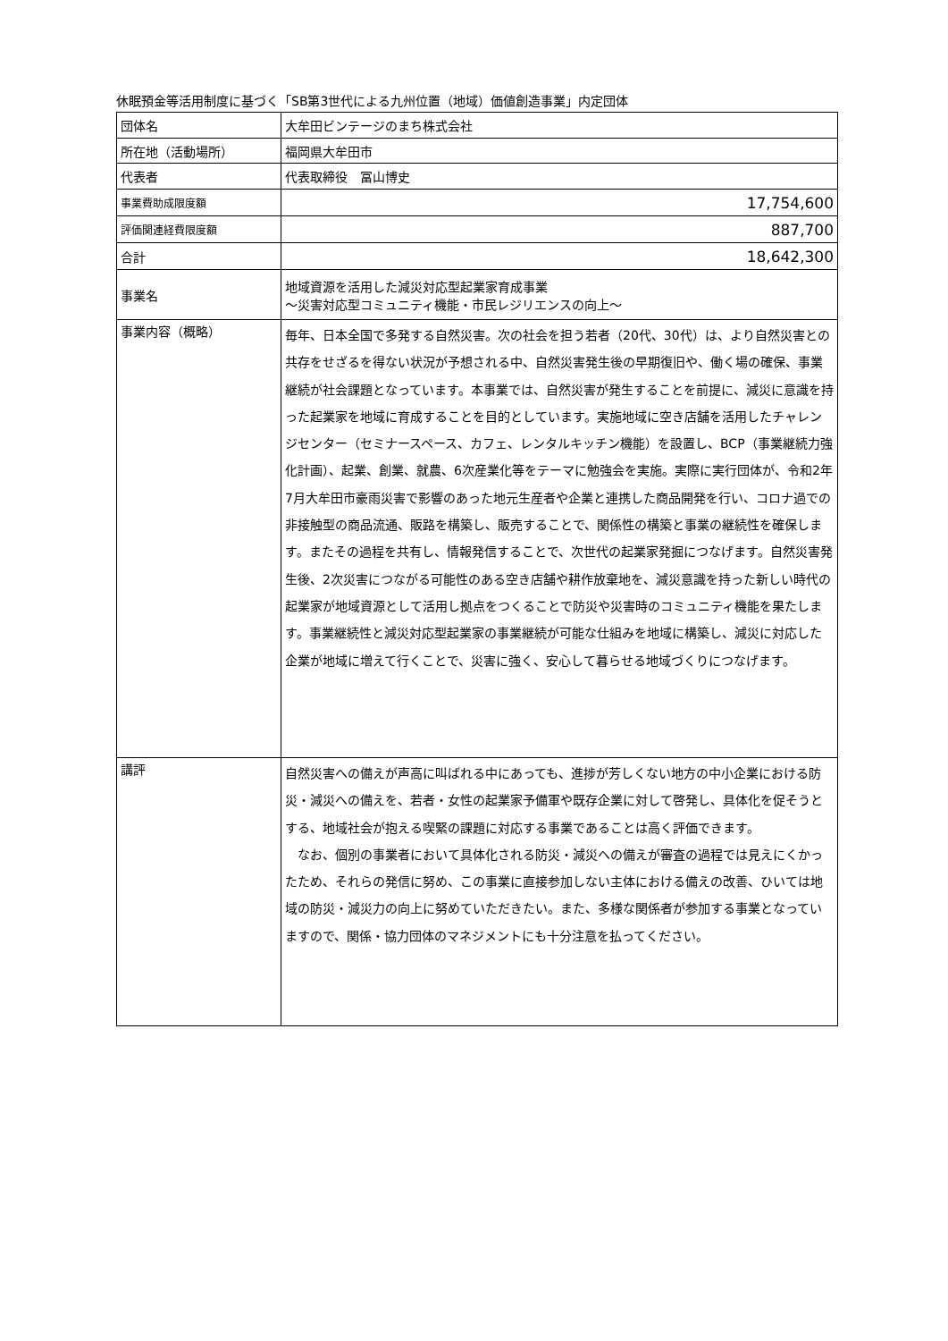休眠預金等活用制度に基づく「SB第3世代による九州位置（地域）価値創造事業」内定団体
| 団体名 | 大牟田ビンテージのまち株式会社 |
| 所在地（活動場所） | 福岡県大牟田市 |
| 代表者 | 代表取締役 冨山博史 |
| 事業費助成限度額 | 17,754,600 |
| 評価関連経費限度額 | 887,700 |
| 合計 | 18,642,300 |
| 事業名 | 地域資源を活用した減災対応型起業家育成事業 ～災害対応型コミュニティ機能・市民レジリエンスの向上～ |
| 事業内容（概略） | 毎年、日本全国で多発する自然災害。次の社会を担う若者（20代、30代）は、より自然災害との共存をせざるを得ない状況が予想される中、自然災害発生後の早期復旧や、働く場の確保、事業継続が社会課題となっています。本事業では、自然災害が発生することを前提に、減災に意識を持った起業家を地域に育成することを目的としています。実施地域に空き店舗を活用したチャレンジセンター（セミナースペース、カフェ、レンタルキッチン機能）を設置し、BCP（事業継続力強化計画）、起業、創業、就農、6次産業化等をテーマに勉強会を実施。実際に実行団体が、令和2年7月大牟田市豪雨災害で影響のあった地元生産者や企業と連携した商品開発を行い、コロナ過での非接触型の商品流通、販路を構築し、販売することで、関係性の構築と事業の継続性を確保します。またその過程を共有し、情報発信することで、次世代の起業家発掘につなげます。自然災害発生後、2次災害につながる可能性のある空き店舗や耕作放棄地を、減災意識を持った新しい時代の起業家が地域資源として活用し拠点をつくることで防災や災害時のコミュニティ機能を果たします。事業継続性と減災対応型起業家の事業継続が可能な仕組みを地域に構築し、減災に対応した企業が地域に増えて行くことで、災害に強く、安心して暮らせる地域づくりにつなげます。 |
| 講評 | 自然災害への備えが声高に叫ばれる中にあっても、進捗が芳しくない地方の中小企業における防災・減災への備えを、若者・女性の起業家予備軍や既存企業に対して啓発し、具体化を促そうとする、地域社会が抱える喫緊の課題に対応する事業であることは高く評価できます。 なお、個別の事業者において具体化される防災・減災への備えが審査の過程では見えにくかったため、それらの発信に努め、この事業に直接参加しない主体における備えの改善、ひいては地域の防災・減災力の向上に努めていただきたい。また、多様な関係者が参加する事業となっていますので、関係・協力団体のマネジメントにも十分注意を払ってください。 |